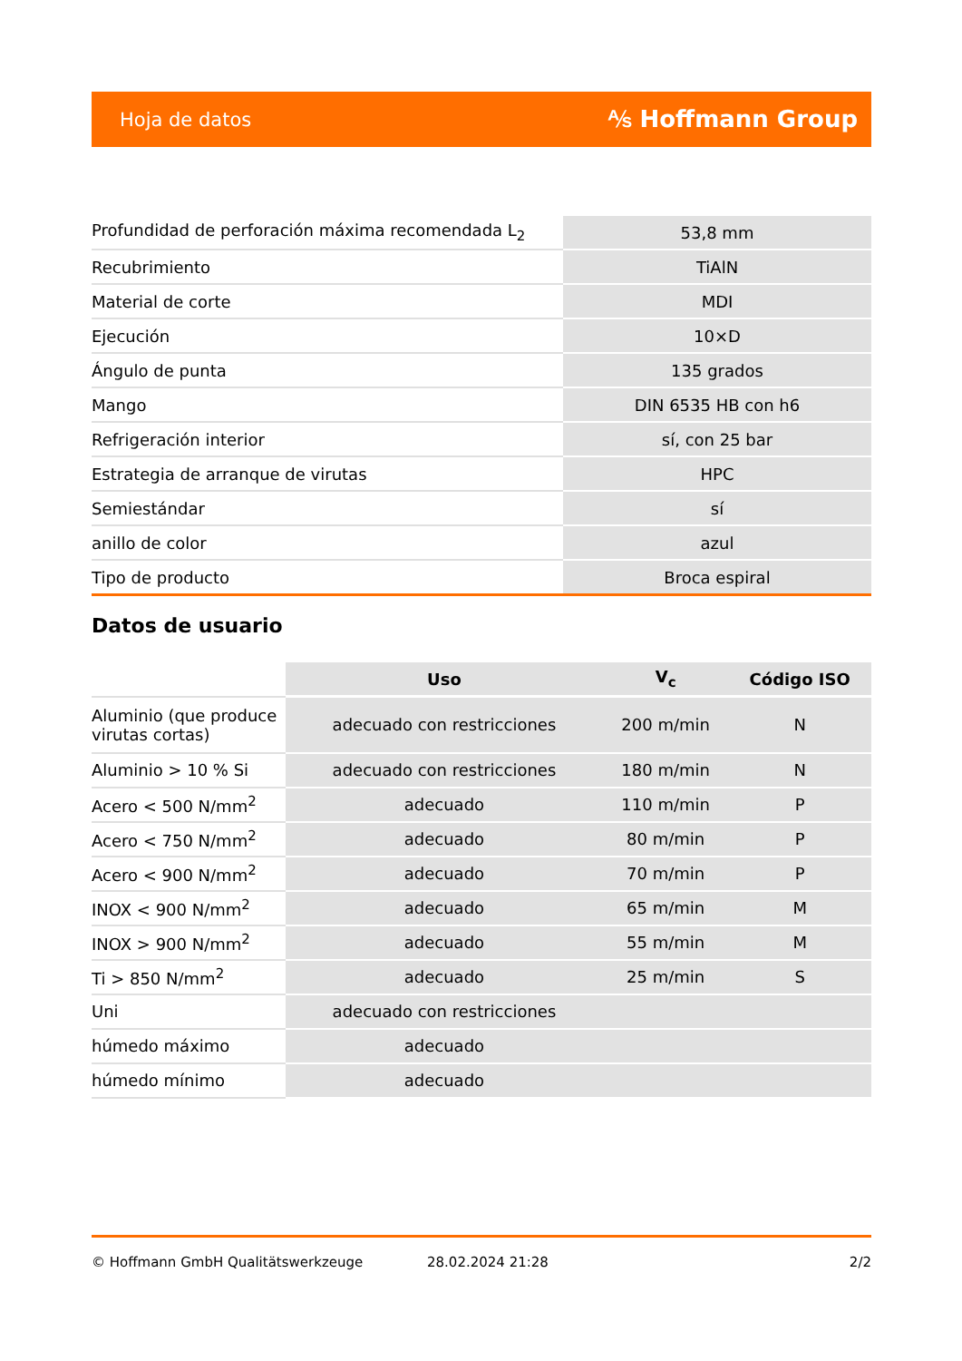Hoja de datos ⅍ Hoffmann Group
| Profundidad de perforación máxima recomendada L<sub>2</sub> | 53,8 mm |
| Recubrimiento | TiAlN |
| Material de corte | MDI |
| Ejecución | 10×D |
| Ángulo de punta | 135 grados |
| Mango | DIN 6535 HB con h6 |
| Refrigeración interior | sí, con 25 bar |
| Estrategia de arranque de virutas | HPC |
| Semiestándar | sí |
| anillo de color | azul |
| Tipo de producto | Broca espiral |
Datos de usuario
| | Uso | V<sub>c</sub> | Código ISO |
| --- | --- | --- | --- |
| Aluminio (que produce virutas cortas) | adecuado con restricciones | 200 m/min | N |
| Aluminio > 10 % Si | adecuado con restricciones | 180 m/min | N |
| Acero < 500 N/mm<sup>2</sup> | adecuado | 110 m/min | P |
| Acero < 750 N/mm<sup>2</sup> | adecuado | 80 m/min | P |
| Acero < 900 N/mm<sup>2</sup> | adecuado | 70 m/min | P |
| INOX < 900 N/mm<sup>2</sup> | adecuado | 65 m/min | M |
| INOX > 900 N/mm<sup>2</sup> | adecuado | 55 m/min | M |
| Ti > 850 N/mm<sup>2</sup> | adecuado | 25 m/min | S |
| Uni | adecuado con restricciones | | |
| húmedo máximo | adecuado | | |
| húmedo mínimo | adecuado | | |
© Hoffmann GmbH Qualitätswerkzeuge 28.02.2024 21:28 2/2